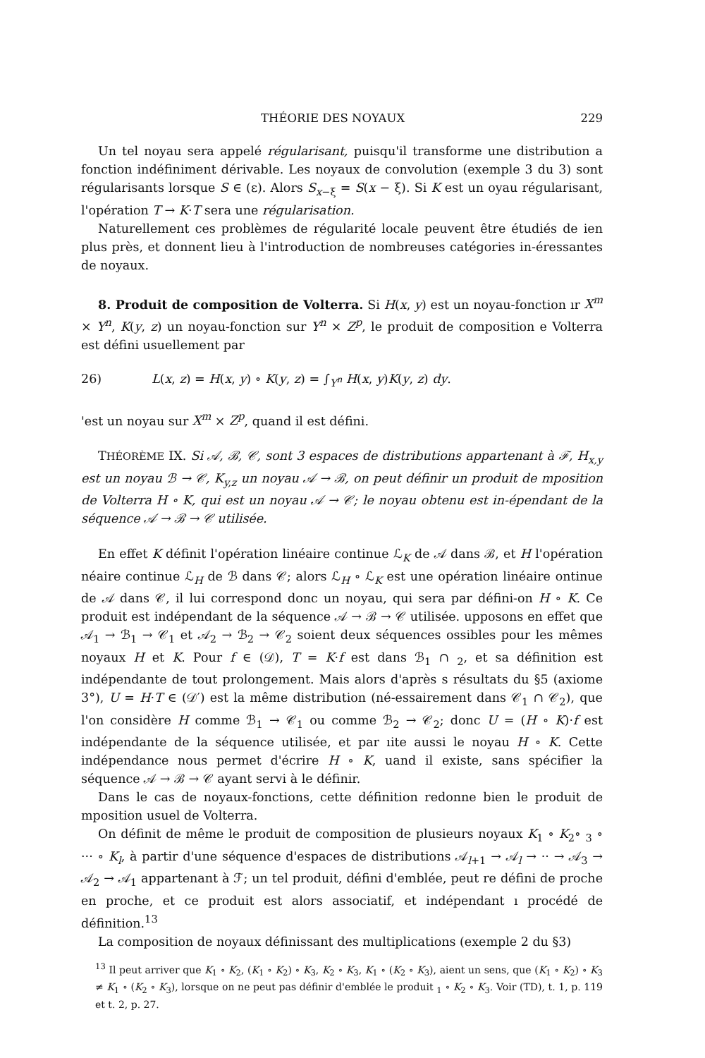THÉORIE DES NOYAUX 229
Un tel noyau sera appelé régularisant, puisqu'il transforme une distribution a fonction indéfiniment dérivable. Les noyaux de convolution (exemple 3 du 3) sont régularisants lorsque S ∈ (ε). Alors S<sub>x−ξ</sub> = S(x − ξ). Si K est un oyau régularisant, l'opération T → K·T sera une régularisation.
Naturellement ces problèmes de régularité locale peuvent être étudiés de ien plus près, et donnent lieu à l'introduction de nombreuses catégories in-éressantes de noyaux.
8. Produit de composition de Volterra. Si H(x, y) est un noyau-fonction ır X<sup>m</sup> × Y<sup>n</sup>, K(y, z) un noyau-fonction sur Y<sup>n</sup> × Z<sup>p</sup>, le produit de composition e Volterra est défini usuellement par
26) L(x, z) = H(x, y) ∘ K(y, z) = ∫<sub>Y<sup>n</sup></sub> H(x, y)K(y, z) dy.
'est un noyau sur X<sup>m</sup> × Z<sup>p</sup>, quand il est défini.
THÉORÈME IX. Si 𝒜, ℬ, 𝒞, sont 3 espaces de distributions appartenant à ℱ, H<sub>x,y</sub> est un noyau ℬ → 𝒞, K<sub>y,z</sub> un noyau 𝒜 → ℬ, on peut définir un produit de mposition de Volterra H ∘ K, qui est un noyau 𝒜 → 𝒞; le noyau obtenu est in-épendant de la séquence 𝒜 → ℬ → 𝒞 utilisée.
En effet K définit l'opération linéaire continue ℒ<sub>K</sub> de 𝒜 dans ℬ, et H l'opération néaire continue ℒ<sub>H</sub> de ℬ dans 𝒞; alors ℒ<sub>H</sub> ∘ ℒ<sub>K</sub> est une opération linéaire ontinue de 𝒜 dans 𝒞, il lui correspond donc un noyau, qui sera par défini-on H ∘ K. Ce produit est indépendant de la séquence 𝒜 → ℬ → 𝒞 utilisée. upposons en effet que 𝒜<sub>1</sub> → ℬ<sub>1</sub> → 𝒞<sub>1</sub> et 𝒜<sub>2</sub> → ℬ<sub>2</sub> → 𝒞<sub>2</sub> soient deux séquences ossibles pour les mêmes noyaux H et K. Pour f ∈ (𝒟), T = K·f est dans ℬ<sub>1</sub> ∩ <sub>2</sub>, et sa définition est indépendante de tout prolongement. Mais alors d'après s résultats du §5 (axiome 3°), U = H·T ∈ (𝒟′) est la même distribution (né-essairement dans 𝒞<sub>1</sub> ∩ 𝒞<sub>2</sub>), que l'on considère H comme ℬ<sub>1</sub> → 𝒞<sub>1</sub> ou comme ℬ<sub>2</sub> → 𝒞<sub>2</sub>; donc U = (H ∘ K)·f est indépendante de la séquence utilisée, et par ıite aussi le noyau H ∘ K. Cette indépendance nous permet d'écrire H ∘ K, uand il existe, sans spécifier la séquence 𝒜 → ℬ → 𝒞 ayant servi à le définir.
Dans le cas de noyaux-fonctions, cette définition redonne bien le produit de mposition usuel de Volterra.
On définit de même le produit de composition de plusieurs noyaux K<sub>1</sub> ∘ K<sub>2</sub>∘ <sub>3</sub> ∘ ··· ∘ K<sub>l</sub>, à partir d'une séquence d'espaces de distributions 𝒜<sub>l+1</sub> → 𝒜<sub>l</sub> → ·· → 𝒜<sub>3</sub> → 𝒜<sub>2</sub> → 𝒜<sub>1</sub> appartenant à ℱ; un tel produit, défini d'emblée, peut re défini de proche en proche, et ce produit est alors associatif, et indépendant ı procédé de définition.<sup>13</sup>
La composition de noyaux définissant des multiplications (exemple 2 du §3)
<sup>13</sup> Il peut arriver que K<sub>1</sub> ∘ K<sub>2</sub>, (K<sub>1</sub> ∘ K<sub>2</sub>) ∘ K<sub>3</sub>, K<sub>2</sub> ∘ K<sub>3</sub>, K<sub>1</sub> ∘ (K<sub>2</sub> ∘ K<sub>3</sub>), aient un sens, que (K<sub>1</sub> ∘ K<sub>2</sub>) ∘ K<sub>3</sub> ≠ K<sub>1</sub> ∘ (K<sub>2</sub> ∘ K<sub>3</sub>), lorsque on ne peut pas définir d'emblée le produit <sub>1</sub> ∘ K<sub>2</sub> ∘ K<sub>3</sub>. Voir (TD), t. 1, p. 119 et t. 2, p. 27.